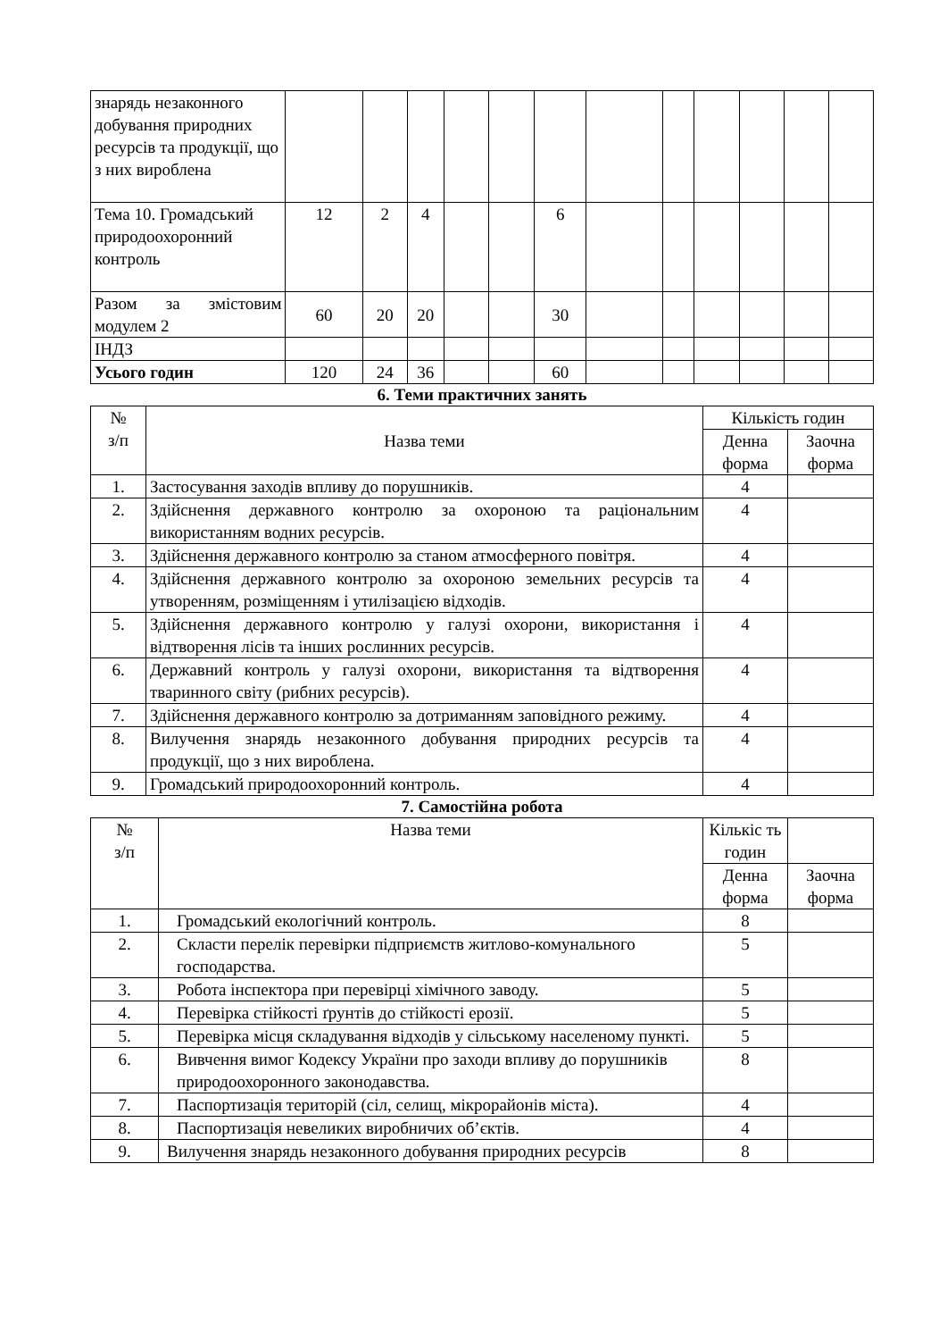| знарядь незаконного добування природних ресурсів та продукції, що з них вироблена | | | | | | | | | | | | |
| Тема 10. Громадський природоохоронний контроль | 12 | 2 | 4 | | | 6 | | | | | | |
| Разом за змістовим модулем 2 | 60 | 20 | 20 | | | 30 | | | | | | |
| ІНДЗ | | | | | | | | | | | | |
| Усього годин | 120 | 24 | 36 | | | 60 | | | | | | |
6. Теми практичних занять
| № з/п | Назва теми | Кількість годин | |
| --- | --- | --- | --- |
| | | Денна форма | Заочна форма |
| 1. | Застосування заходів впливу до порушників. | 4 | |
| 2. | Здійснення державного контролю за охороною та раціональним використанням водних ресурсів. | 4 | |
| 3. | Здійснення державного контролю за станом атмосферного повітря. | 4 | |
| 4. | Здійснення державного контролю за охороною земельних ресурсів та утворенням, розміщенням і утилізацією відходів. | 4 | |
| 5. | Здійснення державного контролю у галузі охорони, використання і відтворення лісів та інших рослинних ресурсів. | 4 | |
| 6. | Державний контроль у галузі охорони, використання та відтворення тваринного світу (рибних ресурсів). | 4 | |
| 7. | Здійснення державного контролю за дотриманням заповідного режиму. | 4 | |
| 8. | Вилучення знарядь незаконного добування природних ресурсів та продукції, що з них вироблена. | 4 | |
| 9. | Громадський природоохоронний контроль. | 4 | |
7. Самостійна робота
| № з/п | Назва теми | Кількіс ть годин | |
| --- | --- | --- | --- |
| | | Денна форма | Заочна форма |
| 1. | Громадський екологічний контроль. | 8 | |
| 2. | Скласти перелік перевірки підприємств житлово-комунального господарства. | 5 | |
| 3. | Робота інспектора при перевірці хімічного заводу. | 5 | |
| 4. | Перевірка стійкості ґрунтів до стійкості ерозії. | 5 | |
| 5. | Перевірка місця складування відходів у сільському населеному пункті. | 5 | |
| 6. | Вивчення вимог Кодексу України про заходи впливу до порушників природоохоронного законодавства. | 8 | |
| 7. | Паспортизація територій (сіл, селищ, мікрорайонів міста). | 4 | |
| 8. | Паспортизація невеликих виробничих об’єктів. | 4 | |
| 9. | Вилучення знарядь незаконного добування природних ресурсів | 8 | |